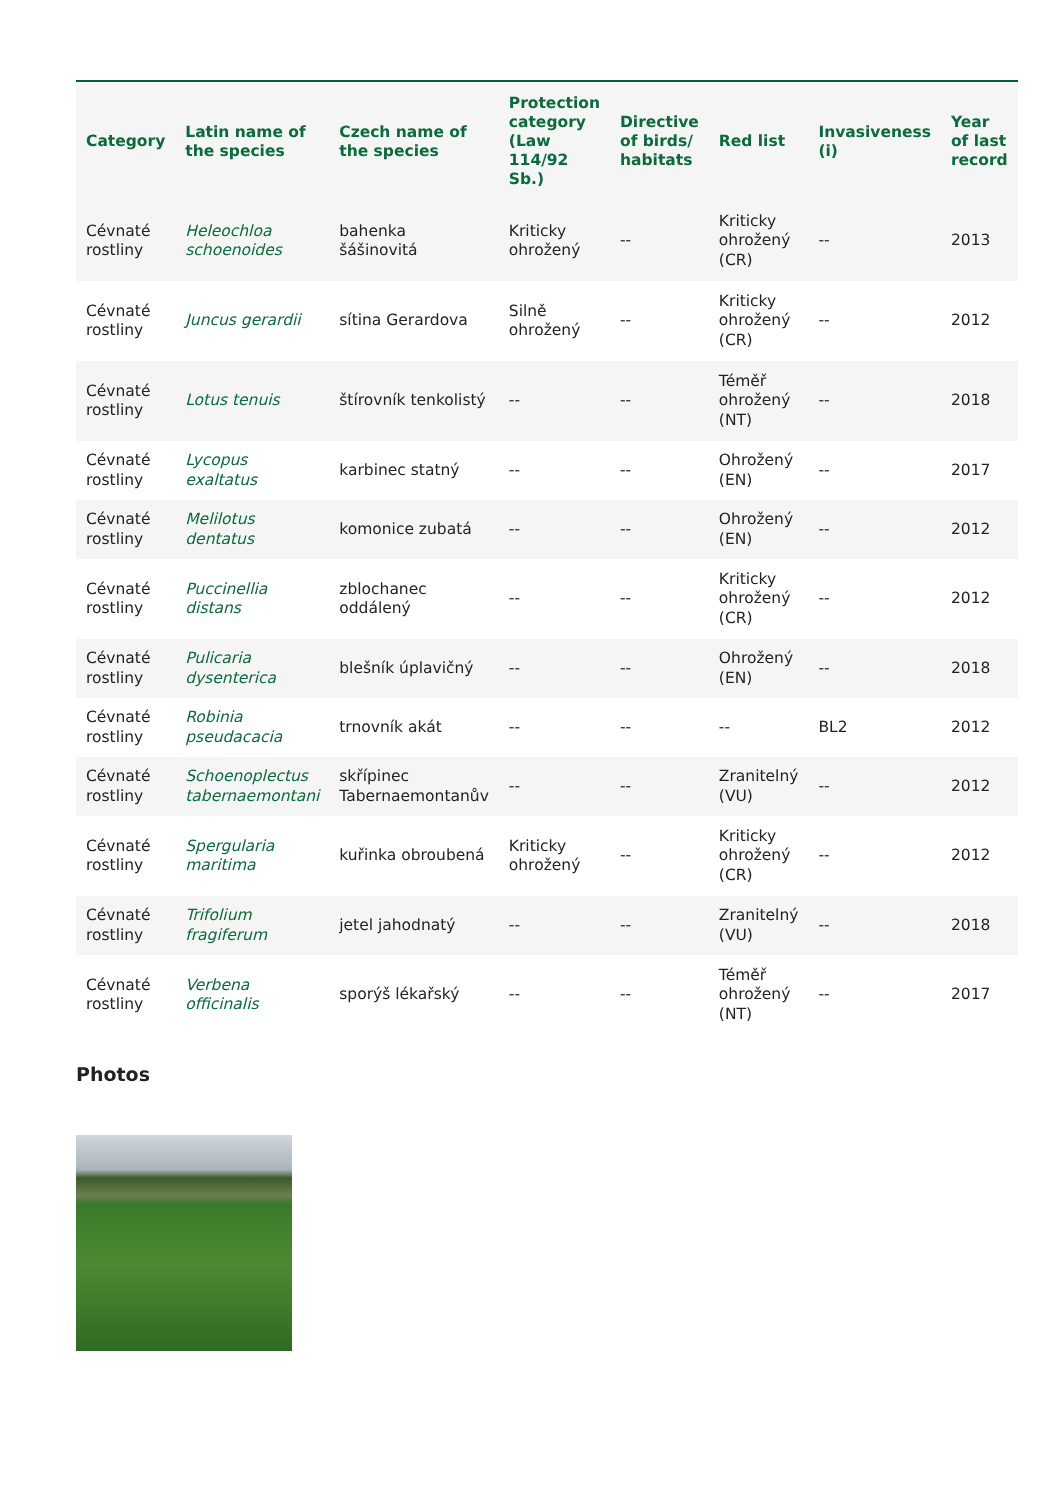| Category | Latin name of the species | Czech name of the species | Protection category (Law 114/92 Sb.) | Directive of birds/ habitats | Red list | Invasiveness (i) | Year of last record |
| --- | --- | --- | --- | --- | --- | --- | --- |
| Cévnaté rostliny | Heleochloa schoenoides | bahenka šášinovitá | Kriticky ohrožený | -- | Kriticky ohrožený (CR) | -- | 2013 |
| Cévnaté rostliny | Juncus gerardii | sítina Gerardova | Silně ohrožený | -- | Kriticky ohrožený (CR) | -- | 2012 |
| Cévnaté rostliny | Lotus tenuis | štírovník tenkolistý | -- | -- | Téměř ohrožený (NT) | -- | 2018 |
| Cévnaté rostliny | Lycopus exaltatus | karbinec statný | -- | -- | Ohrožený (EN) | -- | 2017 |
| Cévnaté rostliny | Melilotus dentatus | komonice zubatá | -- | -- | Ohrožený (EN) | -- | 2012 |
| Cévnaté rostliny | Puccinellia distans | zblochanec oddálený | -- | -- | Kriticky ohrožený (CR) | -- | 2012 |
| Cévnaté rostliny | Pulicaria dysenterica | blešník úplavičný | -- | -- | Ohrožený (EN) | -- | 2018 |
| Cévnaté rostliny | Robinia pseudacacia | trnovník akát | -- | -- | -- | BL2 | 2012 |
| Cévnaté rostliny | Schoenoplectus tabernaemontani | skřípinec Tabernaemontanův | -- | -- | Zranitelný (VU) | -- | 2012 |
| Cévnaté rostliny | Spergularia maritima | kuřinka obroubená | Kriticky ohrožený | -- | Kriticky ohrožený (CR) | -- | 2012 |
| Cévnaté rostliny | Trifolium fragiferum | jetel jahodnatý | -- | -- | Zranitelný (VU) | -- | 2018 |
| Cévnaté rostliny | Verbena officinalis | sporýš lékařský | -- | -- | Téměř ohrožený (NT) | -- | 2017 |
Photos